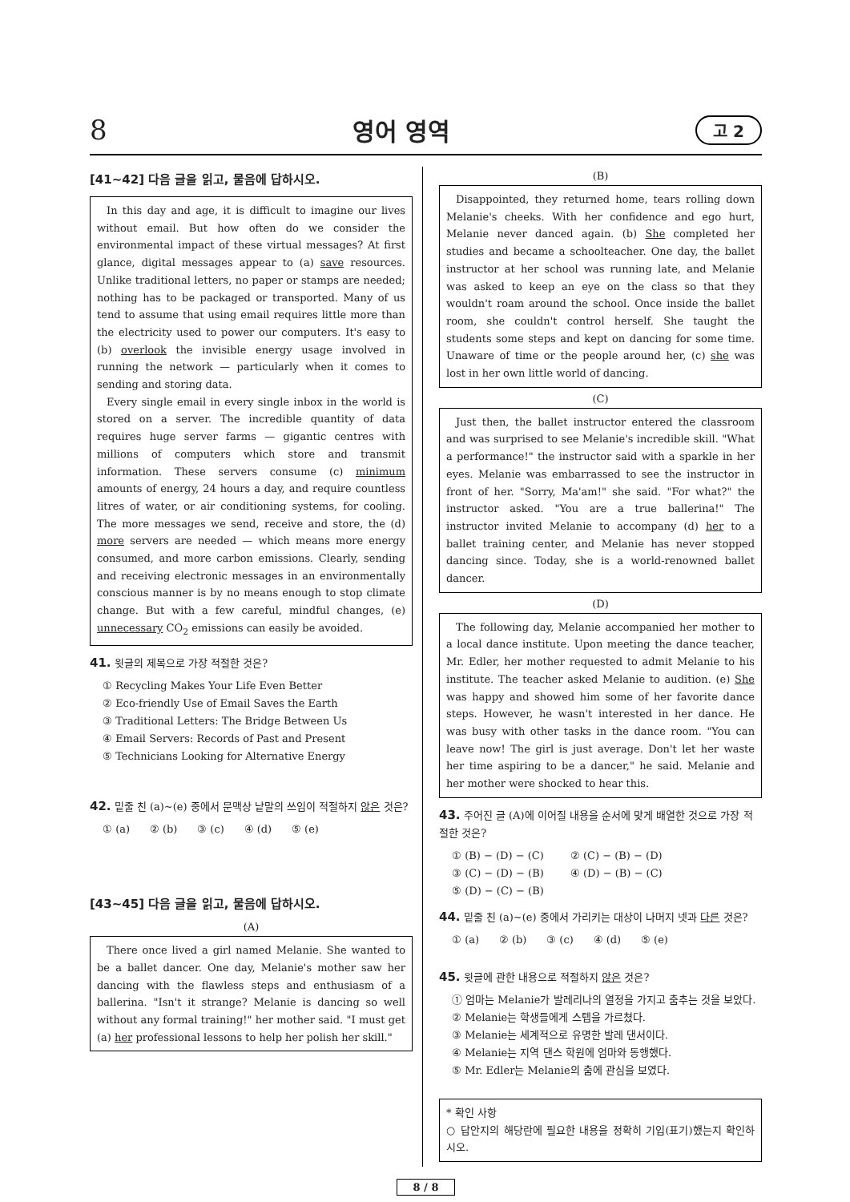8 영어 영역 고 2
[41~42] 다음 글을 읽고, 물음에 답하시오.
In this day and age, it is difficult to imagine our lives without email. But how often do we consider the environmental impact of these virtual messages? At first glance, digital messages appear to (a) save resources. Unlike traditional letters, no paper or stamps are needed; nothing has to be packaged or transported. Many of us tend to assume that using email requires little more than the electricity used to power our computers. It's easy to (b) overlook the invisible energy usage involved in running the network — particularly when it comes to sending and storing data.
Every single email in every single inbox in the world is stored on a server. The incredible quantity of data requires huge server farms — gigantic centres with millions of computers which store and transmit information. These servers consume (c) minimum amounts of energy, 24 hours a day, and require countless litres of water, or air conditioning systems, for cooling. The more messages we send, receive and store, the (d) more servers are needed — which means more energy consumed, and more carbon emissions. Clearly, sending and receiving electronic messages in an environmentally conscious manner is by no means enough to stop climate change. But with a few careful, mindful changes, (e) unnecessary CO<sub>2</sub> emissions can easily be avoided.
41. 윗글의 제목으로 가장 적절한 것은?
① Recycling Makes Your Life Even Better
② Eco-friendly Use of Email Saves the Earth
③ Traditional Letters: The Bridge Between Us
④ Email Servers: Records of Past and Present
⑤ Technicians Looking for Alternative Energy
42. 밑줄 친 (a)~(e) 중에서 문맥상 낱말의 쓰임이 적절하지 않은 것은?
① (a) ② (b) ③ (c) ④ (d) ⑤ (e)
[43~45] 다음 글을 읽고, 물음에 답하시오.
(A)
There once lived a girl named Melanie. She wanted to be a ballet dancer. One day, Melanie's mother saw her dancing with the flawless steps and enthusiasm of a ballerina. "Isn't it strange? Melanie is dancing so well without any formal training!" her mother said. "I must get (a) her professional lessons to help her polish her skill."
(B)
Disappointed, they returned home, tears rolling down Melanie's cheeks. With her confidence and ego hurt, Melanie never danced again. (b) She completed her studies and became a schoolteacher. One day, the ballet instructor at her school was running late, and Melanie was asked to keep an eye on the class so that they wouldn't roam around the school. Once inside the ballet room, she couldn't control herself. She taught the students some steps and kept on dancing for some time. Unaware of time or the people around her, (c) she was lost in her own little world of dancing.
(C)
Just then, the ballet instructor entered the classroom and was surprised to see Melanie's incredible skill. "What a performance!" the instructor said with a sparkle in her eyes. Melanie was embarrassed to see the instructor in front of her. "Sorry, Ma'am!" she said. "For what?" the instructor asked. "You are a true ballerina!" The instructor invited Melanie to accompany (d) her to a ballet training center, and Melanie has never stopped dancing since. Today, she is a world-renowned ballet dancer.
(D)
The following day, Melanie accompanied her mother to a local dance institute. Upon meeting the dance teacher, Mr. Edler, her mother requested to admit Melanie to his institute. The teacher asked Melanie to audition. (e) She was happy and showed him some of her favorite dance steps. However, he wasn't interested in her dance. He was busy with other tasks in the dance room. "You can leave now! The girl is just average. Don't let her waste her time aspiring to be a dancer," he said. Melanie and her mother were shocked to hear this.
43. 주어진 글 (A)에 이어질 내용을 순서에 맞게 배열한 것으로 가장 적절한 것은?
① (B) − (D) − (C) ② (C) − (B) − (D)
③ (C) − (D) − (B) ④ (D) − (B) − (C)
⑤ (D) − (C) − (B)
44. 밑줄 친 (a)~(e) 중에서 가리키는 대상이 나머지 넷과 다른 것은?
① (a) ② (b) ③ (c) ④ (d) ⑤ (e)
45. 윗글에 관한 내용으로 적절하지 않은 것은?
① 엄마는 Melanie가 발레리나의 열정을 가지고 춤추는 것을 보았다.
② Melanie는 학생들에게 스텝을 가르쳤다.
③ Melanie는 세계적으로 유명한 발레 댄서이다.
④ Melanie는 지역 댄스 학원에 엄마와 동행했다.
⑤ Mr. Edler는 Melanie의 춤에 관심을 보였다.
* 확인 사항
○ 답안지의 해당란에 필요한 내용을 정확히 기입(표기)했는지 확인하시오.
8 / 8